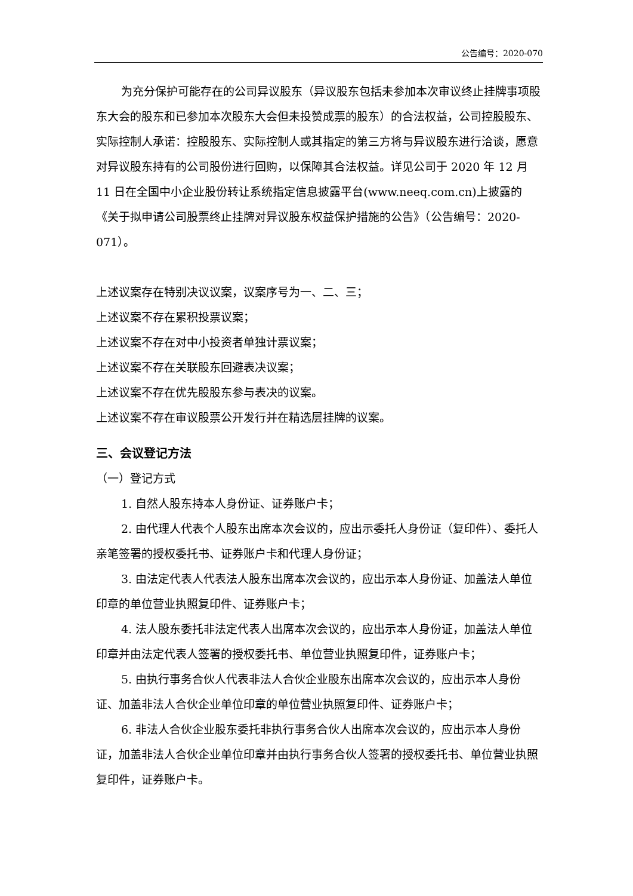公告编号：2020-070
为充分保护可能存在的公司异议股东（异议股东包括未参加本次审议终止挂牌事项股东大会的股东和已参加本次股东大会但未投赞成票的股东）的合法权益，公司控股股东、实际控制人承诺：控股股东、实际控制人或其指定的第三方将与异议股东进行洽谈，愿意对异议股东持有的公司股份进行回购，以保障其合法权益。详见公司于 2020 年 12 月 11 日在全国中小企业股份转让系统指定信息披露平台(www.neeq.com.cn)上披露的《关于拟申请公司股票终止挂牌对异议股东权益保护措施的公告》（公告编号：2020-071）。
上述议案存在特别决议议案，议案序号为一、二、三；
上述议案不存在累积投票议案；
上述议案不存在对中小投资者单独计票议案；
上述议案不存在关联股东回避表决议案；
上述议案不存在优先股股东参与表决的议案。
上述议案不存在审议股票公开发行并在精选层挂牌的议案。
三、会议登记方法
（一）登记方式
1. 自然人股东持本人身份证、证券账户卡；
2. 由代理人代表个人股东出席本次会议的，应出示委托人身份证（复印件）、委托人亲笔签署的授权委托书、证券账户卡和代理人身份证；
3. 由法定代表人代表法人股东出席本次会议的，应出示本人身份证、加盖法人单位印章的单位营业执照复印件、证券账户卡；
4. 法人股东委托非法定代表人出席本次会议的，应出示本人身份证，加盖法人单位印章并由法定代表人签署的授权委托书、单位营业执照复印件，证券账户卡；
5. 由执行事务合伙人代表非法人合伙企业股东出席本次会议的，应出示本人身份证、加盖非法人合伙企业单位印章的单位营业执照复印件、证券账户卡；
6. 非法人合伙企业股东委托非执行事务合伙人出席本次会议的，应出示本人身份证，加盖非法人合伙企业单位印章并由执行事务合伙人签署的授权委托书、单位营业执照复印件，证券账户卡。